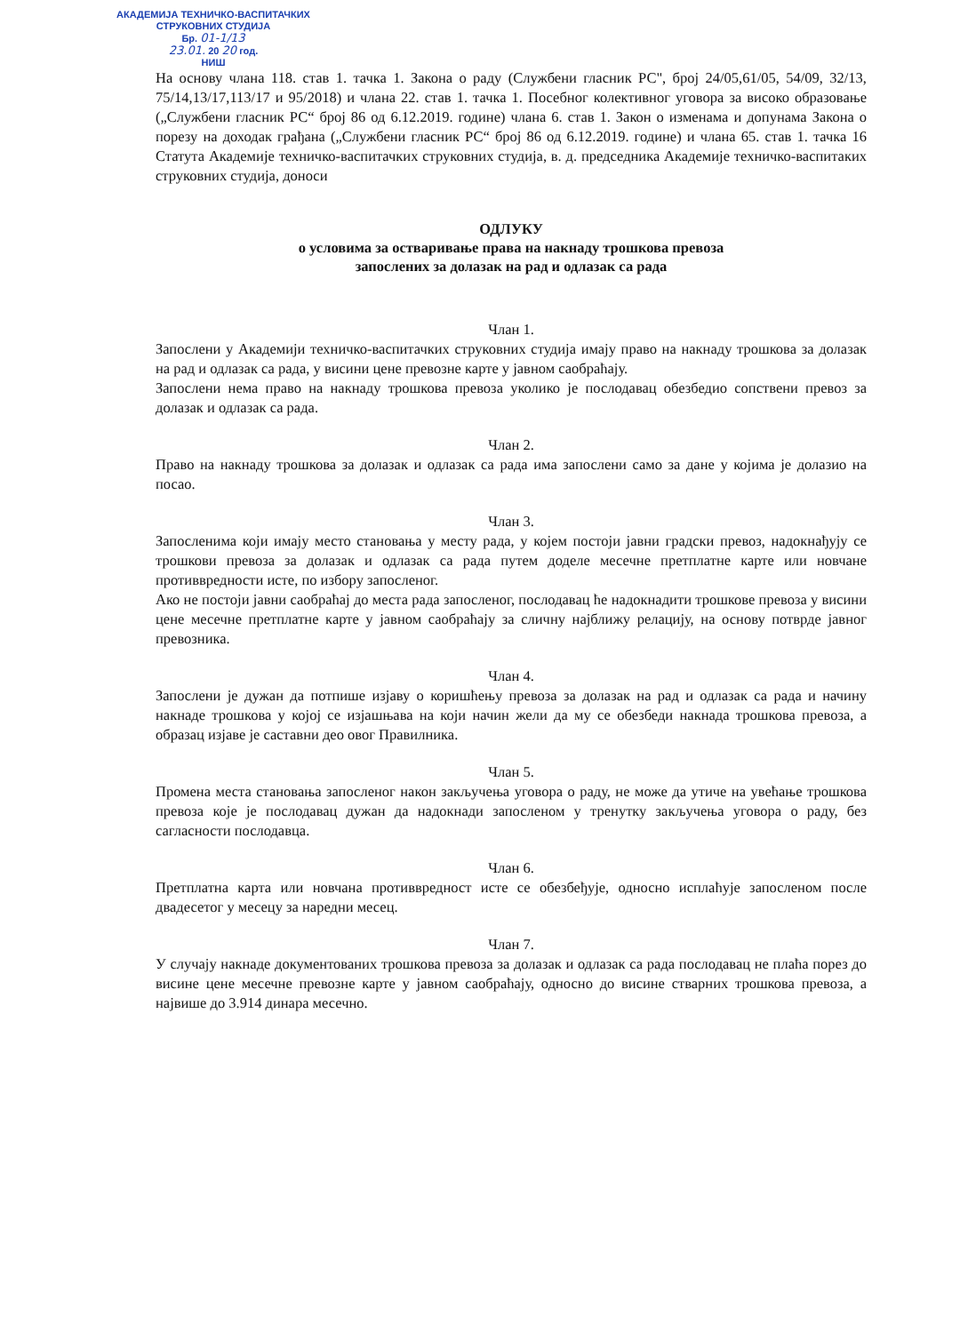АКАДЕМИЈА ТЕХНИЧКО-ВАСПИТАЧКИХ
СТРУКОВНИХ СТУДИЈА
Бр. 01-1/13
23.01. 20 20 год.
НИШ
На основу члана 118. став 1. тачка 1. Закона о раду (Службени гласник РС", број 24/05,61/05, 54/09, 32/13, 75/14,13/17,113/17 и 95/2018) и члана 22. став 1. тачка 1. Посебног колективног уговора за високо образовање („Службени гласник РС“ број 86 од 6.12.2019. године) члана 6. став 1. Закон о изменама и допунама Закона о порезу на доходак грађана („Службени гласник РС“ број 86 од 6.12.2019. године) и члана 65. став 1. тачка 16 Статута Академије техничко-васпитачких струковних студија, в. д. председника Академије техничко-васпитаких струковних студија, доноси
ОДЛУКУ
о условима за остваривање права на накнаду трошкова превоза
запослених за долазак на рад и одлазак са рада
Члан 1.
Запослени у Академији техничко-васпитачких струковних студија имају право на накнаду трошкова за долазак на рад и одлазак са рада, у висини цене превозне карте у јавном саобраћају.
Запослени нема право на накнаду трошкова превоза уколико је послодавац обезбедио сопствени превоз за долазак и одлазак са рада.
Члан 2.
Право на накнаду трошкова за долазак и одлазак са рада има запослени само за дане у којима је долазио на посао.
Члан 3.
Запосленима који имају место становања у месту рада, у којем постоји јавни градски превоз, надокнађују се трошкови превоза за долазак и одлазак са рада путем доделе месечне претплатне карте или новчане противвредности исте, по избору запосленог.
Ако не постоји јавни саобраћај до места рада запосленог, послодавац ће надокнадити трошкове превоза у висини цене месечне претплатне карте у јавном саобраћају за сличну најближу релацију, на основу потврде јавног превозника.
Члан 4.
Запослени је дужан да потпише изјаву о коришћењу превоза за долазак на рад и одлазак са рада и начину накнаде трошкова у којој се изјашњава на који начин жели да му се обезбеди накнада трошкова превоза, а образац изјаве је саставни део овог Правилника.
Члан 5.
Промена места становања запосленог након закључења уговора о раду, не може да утиче на увећање трошкова превоза које је послодавац дужан да надокнади запосленом у тренутку закључења уговора о раду, без сагласности послодавца.
Члан 6.
Претплатна карта или новчана противвредност исте се обезбеђује, односно исплаћује запосленом после двадесетог у месецу за наредни месец.
Члан 7.
У случају накнаде документованих трошкова превоза за долазак и одлазак са рада послодавац не плаћа порез до висине цене месечне превозне карте у јавном саобраћају, односно до висине стварних трошкова превоза, а највише до 3.914 динара месечно.